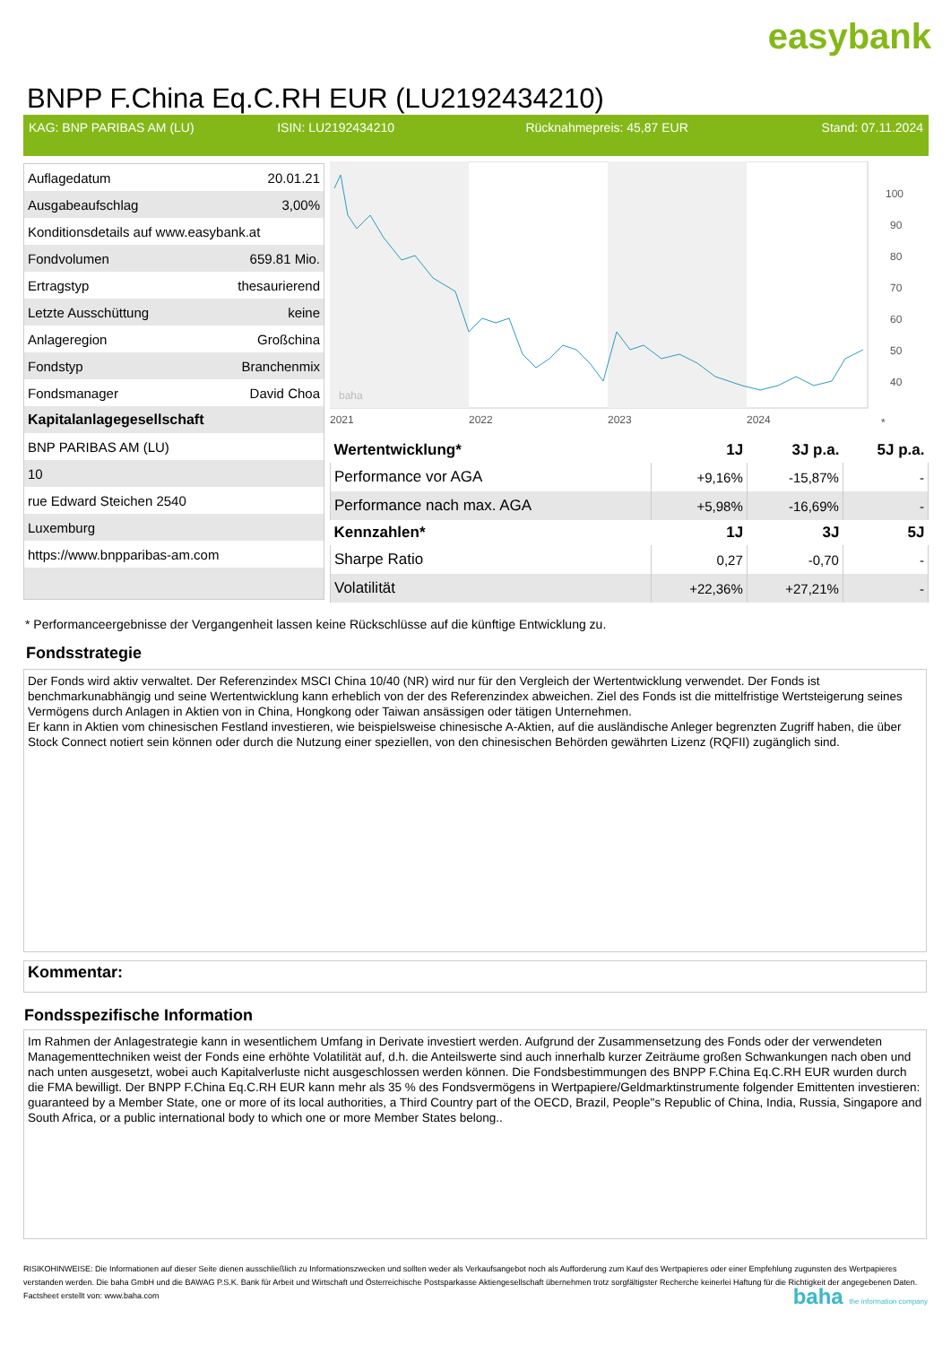easybank
BNPP F.China Eq.C.RH EUR (LU2192434210)
KAG: BNP PARIBAS AM (LU) ISIN: LU2192434210 Rücknahmepreis: 45,87 EUR Stand: 07.11.2024
| Auflagedatum | 20.01.21 |
| Ausgabeaufschlag | 3,00% |
| Konditionsdetails auf www.easybank.at | |
| Fondvolumen | 659.81 Mio. |
| Ertragstyp | thesaurierend |
| Letzte Ausschüttung | keine |
| Anlageregion | Großchina |
| Fondstyp | Branchenmix |
| Fondsmanager | David Choa |
| Kapitalanlagegesellschaft | |
| BNP PARIBAS AM (LU) | |
| 10 | |
| rue Edward Steichen 2540 | |
| Luxemburg | |
| https://www.bnpparibas-am.com | |
100
90
80
70
60
50
40
2021
2022
2023
2024
*
baha
| Wertentwicklung* | 1J | 3J p.a. | 5J p.a. |
| --- | --- | --- | --- |
| Performance vor AGA | +9,16% | -15,87% | - |
| Performance nach max. AGA | +5,98% | -16,69% | - |
| Kennzahlen* | 1J | 3J | 5J |
| Sharpe Ratio | 0,27 | -0,70 | - |
| Volatilität | +22,36% | +27,21% | - |
* Performanceergebnisse der Vergangenheit lassen keine Rückschlüsse auf die künftige Entwicklung zu.
Fondsstrategie
Der Fonds wird aktiv verwaltet. Der Referenzindex MSCI China 10/40 (NR) wird nur für den Vergleich der Wertentwicklung verwendet. Der Fonds ist benchmarkunabhängig und seine Wertentwicklung kann erheblich von der des Referenzindex abweichen. Ziel des Fonds ist die mittelfristige Wertsteigerung seines Vermögens durch Anlagen in Aktien von in China, Hongkong oder Taiwan ansässigen oder tätigen Unternehmen.
Er kann in Aktien vom chinesischen Festland investieren, wie beispielsweise chinesische A-Aktien, auf die ausländische Anleger begrenzten Zugriff haben, die über Stock Connect notiert sein können oder durch die Nutzung einer speziellen, von den chinesischen Behörden gewährten Lizenz (RQFII) zugänglich sind.
Kommentar:
Fondsspezifische Information
Im Rahmen der Anlagestrategie kann in wesentlichem Umfang in Derivate investiert werden. Aufgrund der Zusammensetzung des Fonds oder der verwendeten Managementtechniken weist der Fonds eine erhöhte Volatilität auf, d.h. die Anteilswerte sind auch innerhalb kurzer Zeiträume großen Schwankungen nach oben und nach unten ausgesetzt, wobei auch Kapitalverluste nicht ausgeschlossen werden können. Die Fondsbestimmungen des BNPP F.China Eq.C.RH EUR wurden durch die FMA bewilligt. Der BNPP F.China Eq.C.RH EUR kann mehr als 35 % des Fondsvermögens in Wertpapiere/Geldmarktinstrumente folgender Emittenten investieren: guaranteed by a Member State, one or more of its local authorities, a Third Country part of the OECD, Brazil, People"s Republic of China, India, Russia, Singapore and South Africa, or a public international body to which one or more Member States belong..
RISIKOHINWEISE: Die Informationen auf dieser Seite dienen ausschließlich zu Informationszwecken und sollten weder als Verkaufsangebot noch als Aufforderung zum Kauf des Wertpapieres oder einer Empfehlung zugunsten des Wertpapieres verstanden werden. Die baha GmbH und die BAWAG P.S.K. Bank für Arbeit und Wirtschaft und Österreichische Postsparkasse Aktiengesellschaft übernehmen trotz sorgfältigster Recherche keinerlei Haftung für die Richtigkeit der angegebenen Daten.
Factsheet erstellt von: www.baha.com
baha the information company